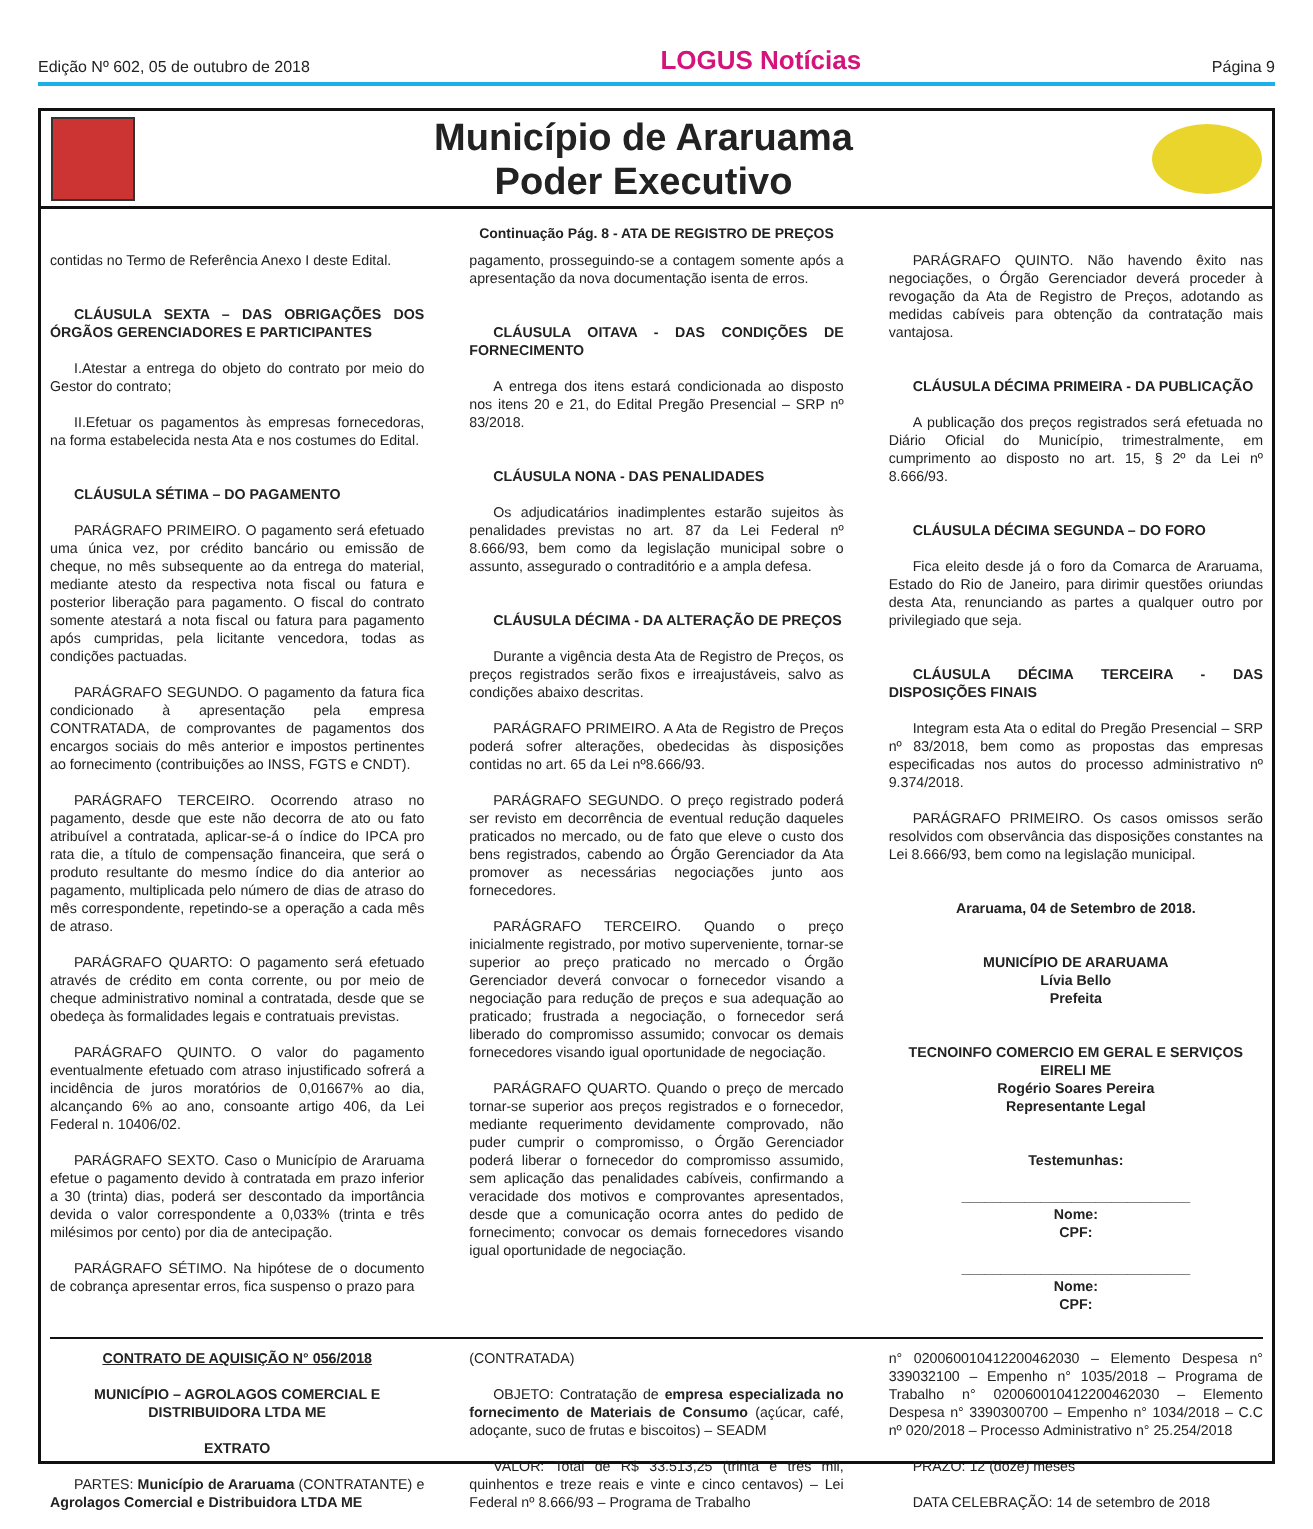Edição Nº 602, 05 de outubro de 2018 LOGUS Notícias Página 9
Município de Araruama
Poder Executivo
Continuação Pág. 8 - ATA DE REGISTRO DE PREÇOS
contidas no Termo de Referência Anexo I deste Edital.
CLÁUSULA SEXTA – DAS OBRIGAÇÕES DOS ÓRGÃOS GERENCIADORES E PARTICIPANTES
I.Atestar a entrega do objeto do contrato por meio do Gestor do contrato;
II.Efetuar os pagamentos às empresas fornecedoras, na forma estabelecida nesta Ata e nos costumes do Edital.
CLÁUSULA SÉTIMA – DO PAGAMENTO
PARÁGRAFO PRIMEIRO. O pagamento será efetuado uma única vez, por crédito bancário ou emissão de cheque, no mês subsequente ao da entrega do material, mediante atesto da respectiva nota fiscal ou fatura e posterior liberação para pagamento. O fiscal do contrato somente atestará a nota fiscal ou fatura para pagamento após cumpridas, pela licitante vencedora, todas as condições pactuadas.
PARÁGRAFO SEGUNDO. O pagamento da fatura fica condicionado à apresentação pela empresa CONTRATADA, de comprovantes de pagamentos dos encargos sociais do mês anterior e impostos pertinentes ao fornecimento (contribuições ao INSS, FGTS e CNDT).
PARÁGRAFO TERCEIRO. Ocorrendo atraso no pagamento, desde que este não decorra de ato ou fato atribuível a contratada, aplicar-se-á o índice do IPCA pro rata die, a título de compensação financeira, que será o produto resultante do mesmo índice do dia anterior ao pagamento, multiplicada pelo número de dias de atraso do mês correspondente, repetindo-se a operação a cada mês de atraso.
PARÁGRAFO QUARTO: O pagamento será efetuado através de crédito em conta corrente, ou por meio de cheque administrativo nominal a contratada, desde que se obedeça às formalidades legais e contratuais previstas.
PARÁGRAFO QUINTO. O valor do pagamento eventualmente efetuado com atraso injustificado sofrerá a incidência de juros moratórios de 0,01667% ao dia, alcançando 6% ao ano, consoante artigo 406, da Lei Federal n. 10406/02.
PARÁGRAFO SEXTO. Caso o Município de Araruama efetue o pagamento devido à contratada em prazo inferior a 30 (trinta) dias, poderá ser descontado da importância devida o valor correspondente a 0,033% (trinta e três milésimos por cento) por dia de antecipação.
PARÁGRAFO SÉTIMO. Na hipótese de o documento de cobrança apresentar erros, fica suspenso o prazo para
pagamento, prosseguindo-se a contagem somente após a apresentação da nova documentação isenta de erros.
CLÁUSULA OITAVA - DAS CONDIÇÕES DE FORNECIMENTO
A entrega dos itens estará condicionada ao disposto nos itens 20 e 21, do Edital Pregão Presencial – SRP nº 83/2018.
CLÁUSULA NONA - DAS PENALIDADES
Os adjudicatários inadimplentes estarão sujeitos às penalidades previstas no art. 87 da Lei Federal nº 8.666/93, bem como da legislação municipal sobre o assunto, assegurado o contraditório e a ampla defesa.
CLÁUSULA DÉCIMA - DA ALTERAÇÃO DE PREÇOS
Durante a vigência desta Ata de Registro de Preços, os preços registrados serão fixos e irreajustáveis, salvo as condições abaixo descritas.
PARÁGRAFO PRIMEIRO. A Ata de Registro de Preços poderá sofrer alterações, obedecidas às disposições contidas no art. 65 da Lei nº8.666/93.
PARÁGRAFO SEGUNDO. O preço registrado poderá ser revisto em decorrência de eventual redução daqueles praticados no mercado, ou de fato que eleve o custo dos bens registrados, cabendo ao Órgão Gerenciador da Ata promover as necessárias negociações junto aos fornecedores.
PARÁGRAFO TERCEIRO. Quando o preço inicialmente registrado, por motivo superveniente, tornar-se superior ao preço praticado no mercado o Órgão Gerenciador deverá convocar o fornecedor visando a negociação para redução de preços e sua adequação ao praticado; frustrada a negociação, o fornecedor será liberado do compromisso assumido; convocar os demais fornecedores visando igual oportunidade de negociação.
PARÁGRAFO QUARTO. Quando o preço de mercado tornar-se superior aos preços registrados e o fornecedor, mediante requerimento devidamente comprovado, não puder cumprir o compromisso, o Órgão Gerenciador poderá liberar o fornecedor do compromisso assumido, sem aplicação das penalidades cabíveis, confirmando a veracidade dos motivos e comprovantes apresentados, desde que a comunicação ocorra antes do pedido de fornecimento; convocar os demais fornecedores visando igual oportunidade de negociação.
PARÁGRAFO QUINTO. Não havendo êxito nas negociações, o Órgão Gerenciador deverá proceder à revogação da Ata de Registro de Preços, adotando as medidas cabíveis para obtenção da contratação mais vantajosa.
CLÁUSULA DÉCIMA PRIMEIRA - DA PUBLICAÇÃO
A publicação dos preços registrados será efetuada no Diário Oficial do Município, trimestralmente, em cumprimento ao disposto no art. 15, § 2º da Lei nº 8.666/93.
CLÁUSULA DÉCIMA SEGUNDA – DO FORO
Fica eleito desde já o foro da Comarca de Araruama, Estado do Rio de Janeiro, para dirimir questões oriundas desta Ata, renunciando as partes a qualquer outro por privilegiado que seja.
CLÁUSULA DÉCIMA TERCEIRA - DAS DISPOSIÇÕES FINAIS
Integram esta Ata o edital do Pregão Presencial – SRP nº 83/2018, bem como as propostas das empresas especificadas nos autos do processo administrativo nº 9.374/2018.
PARÁGRAFO PRIMEIRO. Os casos omissos serão resolvidos com observância das disposições constantes na Lei 8.666/93, bem como na legislação municipal.
Araruama, 04 de Setembro de 2018.
MUNICÍPIO DE ARARUAMA
Lívia Bello
Prefeita
TECNOINFO COMERCIO EM GERAL E SERVIÇOS EIRELI ME
Rogério Soares Pereira
Representante Legal
Testemunhas:
_____________________________
Nome:
CPF:
_____________________________
Nome:
CPF:
CONTRATO DE AQUISIÇÃO N° 056/2018
MUNICÍPIO – AGROLAGOS COMERCIAL E DISTRIBUIDORA LTDA ME
EXTRATO
PARTES: Município de Araruama (CONTRATANTE) e Agrolagos Comercial e Distribuidora LTDA ME
(CONTRATADA)
OBJETO: Contratação de empresa especializada no fornecimento de Materiais de Consumo (açúcar, café, adoçante, suco de frutas e biscoitos) – SEADM
VALOR: Total de R$ 33.513,25 (trinta e três mil, quinhentos e treze reais e vinte e cinco centavos) – Lei Federal nº 8.666/93 – Programa de Trabalho
n° 02006001041220046203​0 – Elemento Despesa n° 339032100 – Empenho n° 1035/2018 – Programa de Trabalho n° 020060010412200462030 – Elemento Despesa n° 3390300700 – Empenho n° 1034/2018 – C.C nº 020/2018 – Processo Administrativo n° 25.254/2018
PRAZO: 12 (doze) meses
DATA CELEBRAÇÃO: 14 de setembro de 2018